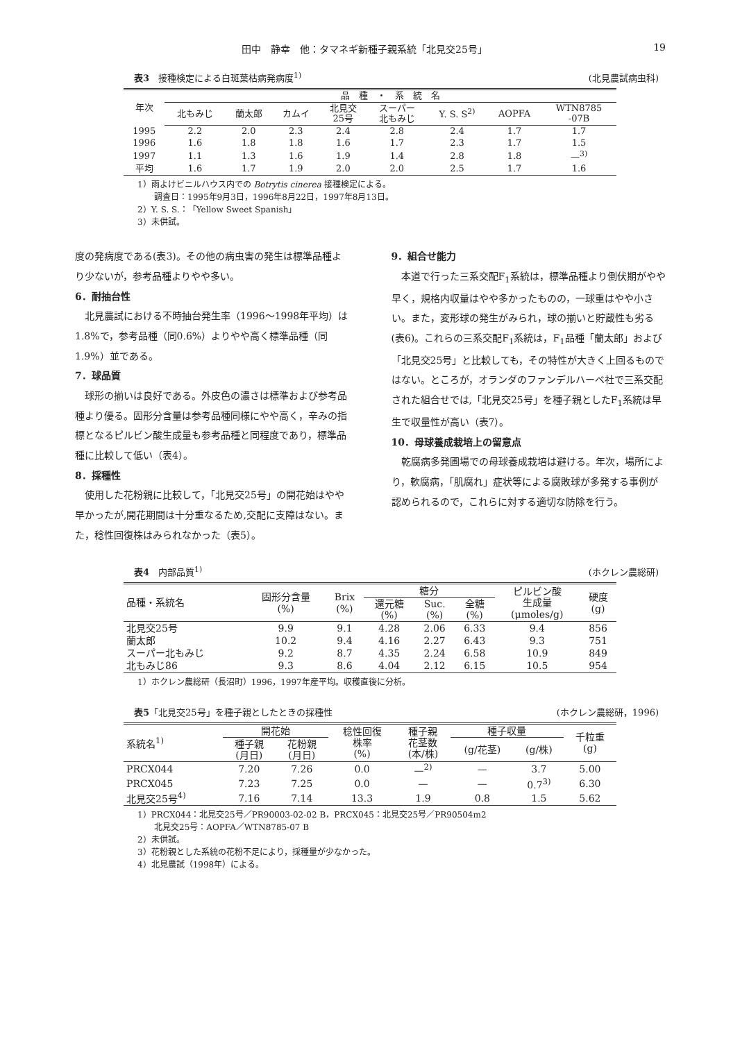田中　静幸　他：タマネギ新種子親系統「北見交25号」 19
表3　接種検定による白斑葉枯病発病度<sup>1)</sup> (北見農試病虫科)
| 年次 | 品 種 ・ 系 統 名 | | | | | | | |
| --- | --- | --- | --- | --- | --- | --- | --- | --- |
| | 北もみじ | 蘭太郎 | カムイ | 北見交 25号 | スーパー 北もみじ | Y. S. S<sup>2)</sup> | AOPFA | WTN8785 -07B |
| 1995 | 2.2 | 2.0 | 2.3 | 2.4 | 2.8 | 2.4 | 1.7 | 1.7 |
| 1996 | 1.6 | 1.8 | 1.8 | 1.6 | 1.7 | 2.3 | 1.7 | 1.5 |
| 1997 | 1.1 | 1.3 | 1.6 | 1.9 | 1.4 | 2.8 | 1.8 | —<sup>3)</sup> |
| 平均 | 1.6 | 1.7 | 1.9 | 2.0 | 2.0 | 2.5 | 1.7 | 1.6 |
1）雨よけビニルハウス内での Botrytis cinerea 接種検定による。
　　調査日：1995年9月3日，1996年8月22日，1997年8月13日。
2）Y. S. S.：「Yellow Sweet Spanish」
3）未供試。
度の発病度である(表3)。その他の病虫害の発生は標準品種より少ないが，参考品種よりやや多い。
6．耐抽台性
北見農試における不時抽台発生率（1996〜1998年平均）は1.8%で，参考品種（同0.6%）よりやや高く標準品種（同1.9%）並である。
7．球品質
球形の揃いは良好である。外皮色の濃さは標準および参考品種より優る。固形分含量は参考品種同様にやや高く，辛みの指標となるピルビン酸生成量も参考品種と同程度であり，標準品種に比較して低い（表4）。
8．採種性
使用した花粉親に比較して，「北見交25号」の開花始はやや早かったが,開花期間は十分重なるため,交配に支障はない。また，稔性回復株はみられなかった（表5）。
9．組合せ能力
本道で行った三系交配F<sub>1</sub>系統は，標準品種より倒伏期がやや早く，規格内収量はやや多かったものの，一球重はやや小さい。また，変形球の発生がみられ，球の揃いと貯蔵性も劣る(表6)。これらの三系交配F<sub>1</sub>系統は，F<sub>1</sub>品種「蘭太郎」および「北見交25号」と比較しても，その特性が大きく上回るものではない。ところが，オランダのファンデルハーベ社で三系交配された組合せでは,「北見交25号」を種子親としたF<sub>1</sub>系統は早生で収量性が高い（表7）。
10．母球養成栽培上の留意点
乾腐病多発圃場での母球養成栽培は避ける。年次，場所により，軟腐病，「肌腐れ」症状等による腐敗球が多発する事例が認められるので，これらに対する適切な防除を行う。
表4　内部品質<sup>1)</sup> (ホクレン農総研)
| 品種・系統名 | 固形分含量 (%) | Brix (%) | 糖分 | | | ピルビン酸 生成量 (μmoles/g) | 硬度 (g) |
| --- | --- | --- | --- | --- | --- | --- | --- |
| | | | 還元糖 (%) | Suc. (%) | 全糖 (%) | | |
| 北見交25号 | 9.9 | 9.1 | 4.28 | 2.06 | 6.33 | 9.4 | 856 |
| 蘭太郎 | 10.2 | 9.4 | 4.16 | 2.27 | 6.43 | 9.3 | 751 |
| スーパー北もみじ | 9.2 | 8.7 | 4.35 | 2.24 | 6.58 | 10.9 | 849 |
| 北もみじ86 | 9.3 | 8.6 | 4.04 | 2.12 | 6.15 | 10.5 | 954 |
1）ホクレン農総研（長沼町）1996，1997年産平均。収穫直後に分析。
表5「北見交25号」を種子親としたときの採種性 (ホクレン農総研，1996)
| 系統名<sup>1)</sup> | 開花始 | | 稔性回復 株率 (%) | 種子親 花茎数 (本/株) | 種子収量 | | 千粒重 (g) |
| --- | --- | --- | --- | --- | --- | --- | --- |
| | 種子親 (月日) | 花粉親 (月日) | | | (g/花茎) | (g/株) | |
| PRCX044 | 7.20 | 7.26 | 0.0 | —<sup>2)</sup> | — | 3.7 | 5.00 |
| PRCX045 | 7.23 | 7.25 | 0.0 | — | — | 0.7<sup>3)</sup> | 6.30 |
| 北見交25号<sup>4)</sup> | 7.16 | 7.14 | 13.3 | 1.9 | 0.8 | 1.5 | 5.62 |
1）PRCX044：北見交25号／PR90003-02-02 B，PRCX045：北見交25号／PR90504m2
　　北見交25号：AOPFA／WTN8785-07 B
2）未供試。
3）花粉親とした系統の花粉不足により，採種量が少なかった。
4）北見農試（1998年）による。